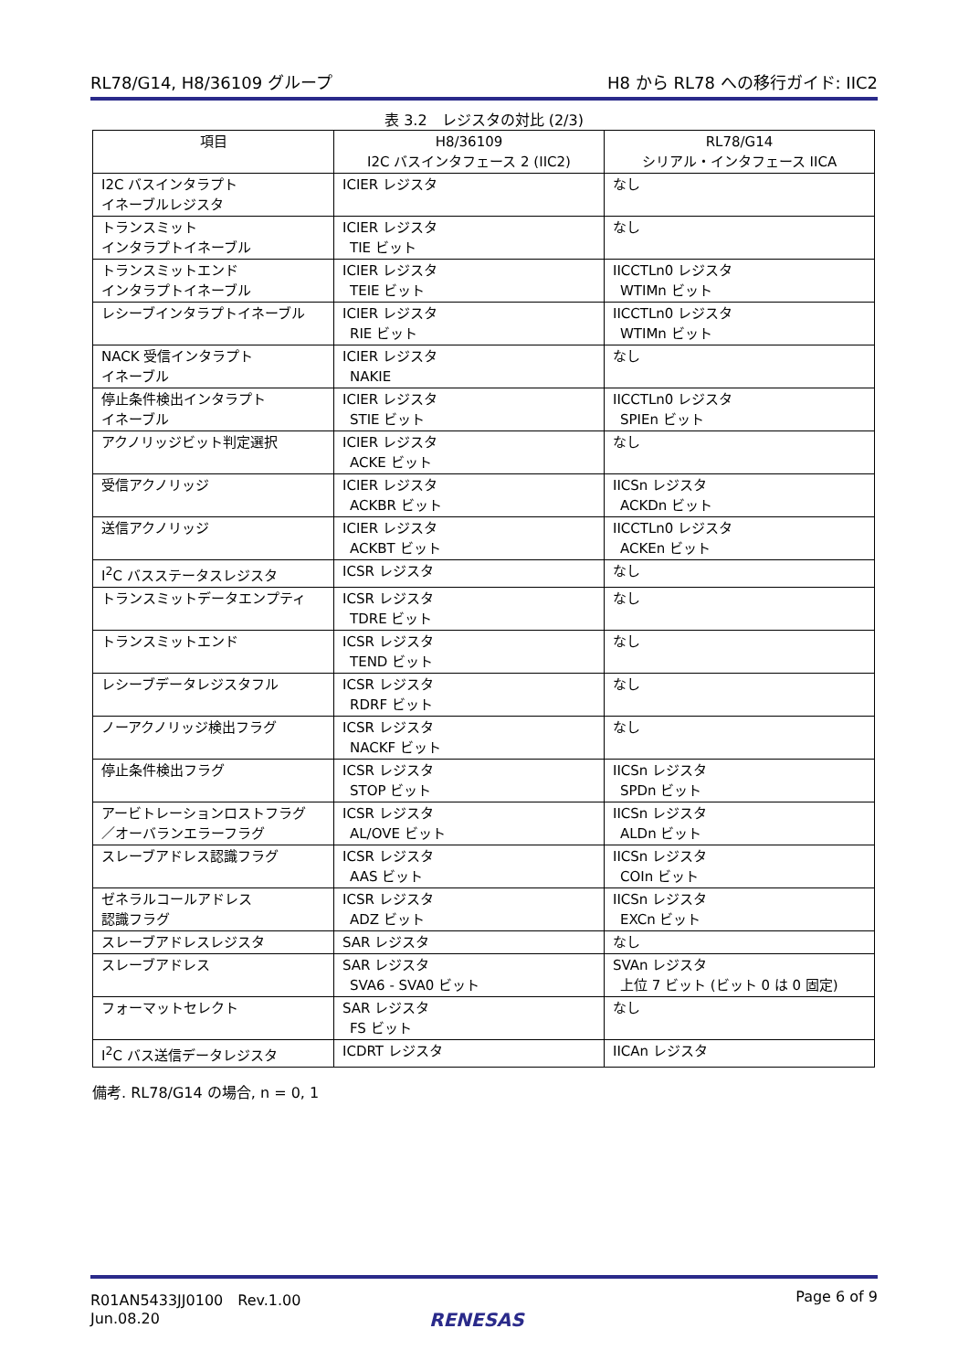RL78/G14, H8/36109 グループ H8 から RL78 への移行ガイド: IIC2
表 3.2　レジスタの対比 (2/3)
| 項目 | H8/36109 I2C バスインタフェース 2 (IIC2) | RL78/G14 シリアル・インタフェース IICA |
| --- | --- | --- |
| I2C バスインタラプト イネーブルレジスタ | ICIER レジスタ | なし |
| トランスミット インタラプトイネーブル | ICIER レジスタ TIE ビット | なし |
| トランスミットエンド インタラプトイネーブル | ICIER レジスタ TEIE ビット | IICCTLn0 レジスタ WTIMn ビット |
| レシーブインタラプトイネーブル | ICIER レジスタ RIE ビット | IICCTLn0 レジスタ WTIMn ビット |
| NACK 受信インタラプト イネーブル | ICIER レジスタ NAKIE | なし |
| 停止条件検出インタラプト イネーブル | ICIER レジスタ STIE ビット | IICCTLn0 レジスタ SPIEn ビット |
| アクノリッジビット判定選択 | ICIER レジスタ ACKE ビット | なし |
| 受信アクノリッジ | ICIER レジスタ ACKBR ビット | IICSn レジスタ ACKDn ビット |
| 送信アクノリッジ | ICIER レジスタ ACKBT ビット | IICCTLn0 レジスタ ACKEn ビット |
| I<sup>2</sup>C バスステータスレジスタ | ICSR レジスタ | なし |
| トランスミットデータエンプティ | ICSR レジスタ TDRE ビット | なし |
| トランスミットエンド | ICSR レジスタ TEND ビット | なし |
| レシーブデータレジスタフル | ICSR レジスタ RDRF ビット | なし |
| ノーアクノリッジ検出フラグ | ICSR レジスタ NACKF ビット | なし |
| 停止条件検出フラグ | ICSR レジスタ STOP ビット | IICSn レジスタ SPDn ビット |
| アービトレーションロストフラグ ／オーバランエラーフラグ | ICSR レジスタ AL/OVE ビット | IICSn レジスタ ALDn ビット |
| スレーブアドレス認識フラグ | ICSR レジスタ AAS ビット | IICSn レジスタ COIn ビット |
| ゼネラルコールアドレス 認識フラグ | ICSR レジスタ ADZ ビット | IICSn レジスタ EXCn ビット |
| スレーブアドレスレジスタ | SAR レジスタ | なし |
| スレーブアドレス | SAR レジスタ SVA6 - SVA0 ビット | SVAn レジスタ 上位 7 ビット (ビット 0 は 0 固定) |
| フォーマットセレクト | SAR レジスタ FS ビット | なし |
| I<sup>2</sup>C バス送信データレジスタ | ICDRT レジスタ | IICAn レジスタ |
備考. RL78/G14 の場合, n = 0, 1
R01AN5433JJ0100　Rev.1.00
Jun.08.20 Page 6 of 9
RENESAS